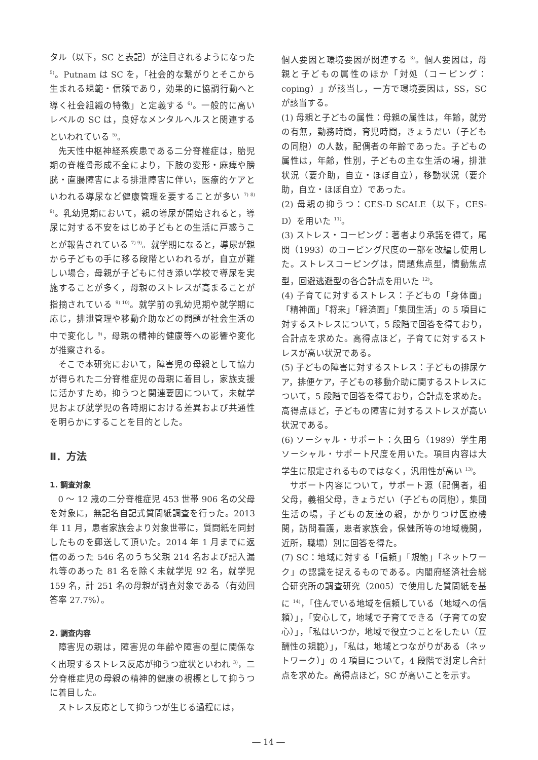タル（以下，SC と表記）が注目されるようになった <sup>5)</sup>。Putnam は SC を，「社会的な繋がりとそこから生まれる規範・信頼であり，効果的に協調行動へと導く社会組織の特徴」と定義する <sup>6)</sup>。一般的に高いレベルの SC は，良好なメンタルヘルスと関連するといわれている <sup>5)</sup>。
先天性中枢神経系疾患である二分脊椎症は，胎児期の脊椎骨形成不全により，下肢の変形・麻痺や膀胱・直腸障害による排泄障害に伴い，医療的ケアといわれる導尿など健康管理を要することが多い <sup>7) 8) 9)</sup>。乳幼児期において，親の導尿が開始されると，導尿に対する不安をはじめ子どもとの生活に戸惑うことが報告されている <sup>7) 9)</sup>。就学期になると，導尿が親から子どもの手に移る段階といわれるが，自立が難しい場合，母親が子どもに付き添い学校で導尿を実施することが多く，母親のストレスが高まることが指摘されている <sup>9) 10)</sup>。就学前の乳幼児期や就学期に応じ，排泄管理や移動介助などの問題が社会生活の中で変化し <sup>9)</sup>，母親の精神的健康等への影響や変化が推察される。
そこで本研究において，障害児の母親として協力が得られた二分脊椎症児の母親に着目し，家族支援に活かすため，抑うつと関連要因について，未就学児および就学児の各時期における差異および共通性を明らかにすることを目的とした。
Ⅱ．方法
1. 調査対象
0 ～ 12 歳の二分脊椎症児 453 世帯 906 名の父母を対象に，無記名自記式質問紙調査を行った。2013 年 11 月，患者家族会より対象世帯に，質問紙を同封したものを郵送して頂いた。2014 年 1 月までに返信のあった 546 名のうち父親 214 名および記入漏れ等のあった 81 名を除く未就学児 92 名，就学児 159 名，計 251 名の母親が調査対象である（有効回答率 27.7%）。
2. 調査内容
障害児の親は，障害児の年齢や障害の型に関係なく出現するストレス反応が抑うつ症状といわれ <sup>3)</sup>，二分脊椎症児の母親の精神的健康の視標として抑うつに着目した。
ストレス反応として抑うつが生じる過程には，
個人要因と環境要因が関連する <sup>3)</sup>。個人要因は，母親と子どもの属性のほか「対処（コーピング：coping）」が該当し，一方で環境要因は，SS，SC が該当する。
(1) 母親と子どもの属性：母親の属性は，年齢，就労の有無，勤務時間，育児時間，きょうだい（子どもの同胞）の人数，配偶者の年齢であった。子どもの属性は，年齢，性別，子どもの主な生活の場，排泄状況（要介助，自立・ほぼ自立），移動状況（要介助，自立・ほぼ自立）であった。
(2) 母親の抑うつ：CES-D SCALE（以下，CES-D）を用いた <sup>11)</sup>。
(3) ストレス・コーピング：著者より承諾を得て，尾関（1993）のコーピング尺度の一部を改編し使用した。ストレスコーピングは，問題焦点型，情動焦点型，回避逃避型の各合計点を用いた <sup>12)</sup>。
(4) 子育てに対するストレス：子どもの「身体面」「精神面」「将来」「経済面」「集団生活」の 5 項目に対するストレスについて，5 段階で回答を得ており，合計点を求めた。高得点ほど，子育てに対するストレスが高い状況である。
(5) 子どもの障害に対するストレス：子どもの排尿ケア，排便ケア，子どもの移動介助に関するストレスについて，5 段階で回答を得ており，合計点を求めた。高得点ほど，子どもの障害に対するストレスが高い状況である。
(6) ソーシャル・サポート：久田ら（1989）学生用ソーシャル・サポート尺度を用いた。項目内容は大学生に限定されるものではなく，汎用性が高い <sup>13)</sup>。
サポート内容について，サポート源（配偶者，祖父母，義祖父母，きょうだい（子どもの同胞），集団生活の場，子どもの友達の親，かかりつけ医療機関，訪問看護，患者家族会，保健所等の地域機関，近所，職場）別に回答を得た。
(7) SC：地域に対する「信頼」「規範」「ネットワーク」の認識を捉えるものである。内閣府経済社会総合研究所の調査研究（2005）で使用した質問紙を基に <sup>14)</sup>，「住んでいる地域を信頼している（地域への信頼）」，「安心して，地域で子育てできる（子育ての安心）」，「私はいつか，地域で役立つことをしたい（互酬性の規範）」，「私は，地域とつながりがある（ネットワーク）」の 4 項目について，4 段階で測定し合計点を求めた。高得点ほど，SC が高いことを示す。
― 14 ―